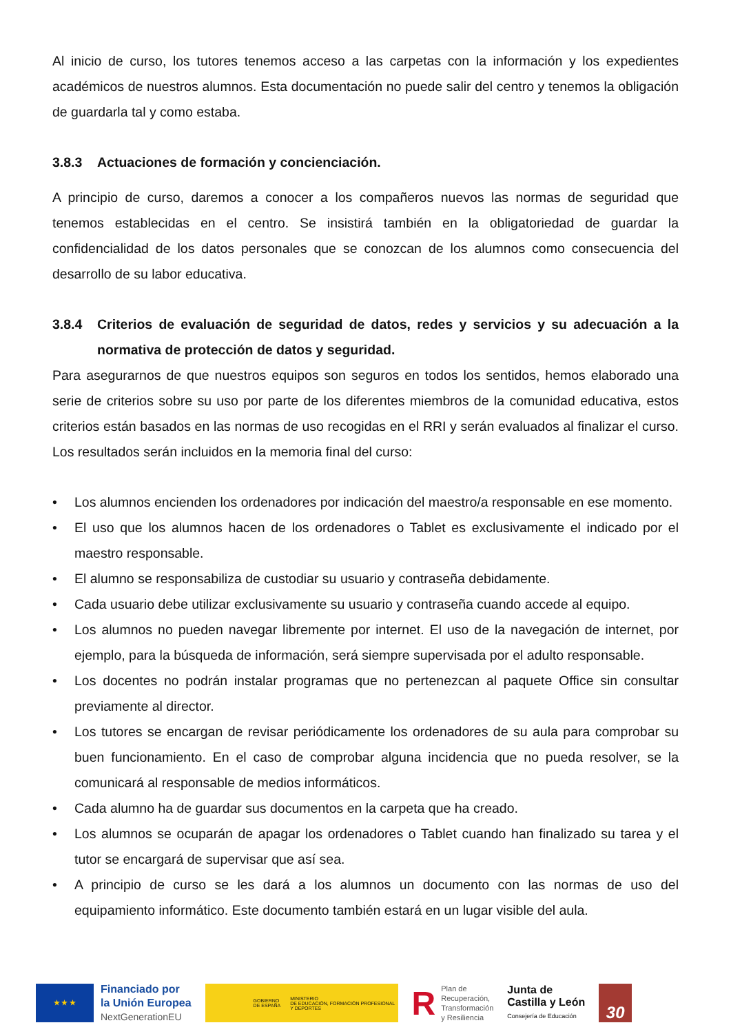Al inicio de curso, los tutores tenemos acceso a las carpetas con la información y los expedientes académicos de nuestros alumnos. Esta documentación no puede salir del centro y tenemos la obligación de guardarla tal y como estaba.
3.8.3 Actuaciones de formación y concienciación.
A principio de curso, daremos a conocer a los compañeros nuevos las normas de seguridad que tenemos establecidas en el centro. Se insistirá también en la obligatoriedad de guardar la confidencialidad de los datos personales que se conozcan de los alumnos como consecuencia del desarrollo de su labor educativa.
3.8.4 Criterios de evaluación de seguridad de datos, redes y servicios y su adecuación a la normativa de protección de datos y seguridad.
Para asegurarnos de que nuestros equipos son seguros en todos los sentidos, hemos elaborado una serie de criterios sobre su uso por parte de los diferentes miembros de la comunidad educativa, estos criterios están basados en las normas de uso recogidas en el RRI y serán evaluados al finalizar el curso. Los resultados serán incluidos en la memoria final del curso:
• Los alumnos encienden los ordenadores por indicación del maestro/a responsable en ese momento.
• El uso que los alumnos hacen de los ordenadores o Tablet es exclusivamente el indicado por el maestro responsable.
• El alumno se responsabiliza de custodiar su usuario y contraseña debidamente.
• Cada usuario debe utilizar exclusivamente su usuario y contraseña cuando accede al equipo.
• Los alumnos no pueden navegar libremente por internet. El uso de la navegación de internet, por ejemplo, para la búsqueda de información, será siempre supervisada por el adulto responsable.
• Los docentes no podrán instalar programas que no pertenezcan al paquete Office sin consultar previamente al director.
• Los tutores se encargan de revisar periódicamente los ordenadores de su aula para comprobar su buen funcionamiento. En el caso de comprobar alguna incidencia que no pueda resolver, se la comunicará al responsable de medios informáticos.
• Cada alumno ha de guardar sus documentos en la carpeta que ha creado.
• Los alumnos se ocuparán de apagar los ordenadores o Tablet cuando han finalizado su tarea y el tutor se encargará de supervisar que así sea.
• A principio de curso se les dará a los alumnos un documento con las normas de uso del equipamiento informático. Este documento también estará en un lugar visible del aula.
★ ★ ★
Financiado por
la Unión Europea
NextGenerationEU
GOBIERNO
DE ESPAÑA MINISTERIO
DE EDUCACIÓN, FORMACIÓN PROFESIONAL
Y DEPORTES
R Plan de
Recuperación,
Transformación
y Resiliencia
Junta de
Castilla y León
Consejería de Educación
30